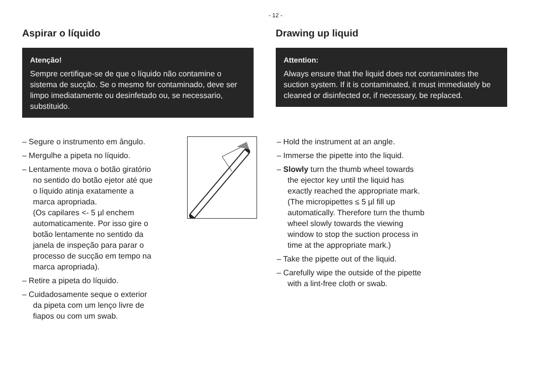- 12 -
Aspirar o líquido
Atenção!
Sempre certifique-se de que o líquido não contamine o sistema de sucção. Se o mesmo for contaminado, deve ser limpo imediatamente ou desinfetado ou, se necessario, substituido.
Drawing up liquid
Attention:
Always ensure that the liquid does not contaminates the suction system. If it is contaminated, it must immediately be cleaned or disinfected or, if necessary, be replaced.
– Segure o instrumento em ângulo.
– Mergulhe a pipeta no líquido.
– Lentamente mova o botão giratório no sentido do botão ejetor até que o líquido atinja exatamente a marca apropriada.
(Os capilares <- 5 µl enchem automaticamente. Por isso gire o botão lentamente no sentido da janela de inspeção para parar o processo de sucção em tempo na marca apropriada).
– Retire a pipeta do líquido.
– Cuidadosamente seque o exterior da pipeta com um lenço livre de fiapos ou com um swab.
– Hold the instrument at an angle.
– Immerse the pipette into the liquid.
– Slowly turn the thumb wheel towards the ejector key until the liquid has exactly reached the appropriate mark.
(The micropipettes ≤ 5 µl fill up automatically. Therefore turn the thumb wheel slowly towards the viewing window to stop the suction process in time at the appropriate mark.)
– Take the pipette out of the liquid.
– Carefully wipe the outside of the pipette with a lint-free cloth or swab.